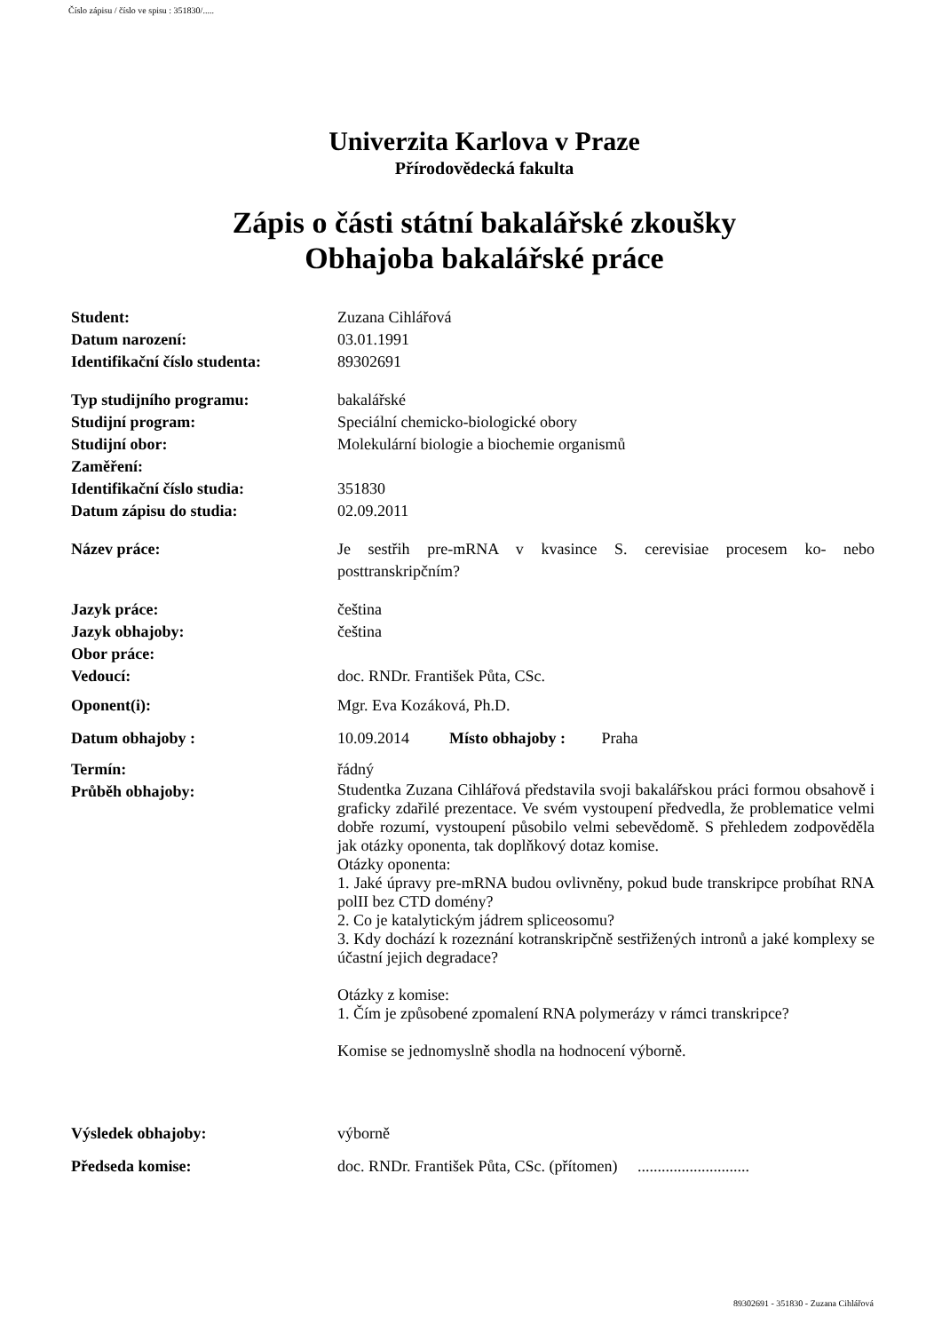Číslo zápisu / číslo ve spisu : 351830/.....
Univerzita Karlova v Praze
Přírodovědecká fakulta
Zápis o části státní bakalářské zkoušky
Obhajoba bakalářské práce
| Student: | Zuzana Cihlářová |
| Datum narození: | 03.01.1991 |
| Identifikační číslo studenta: | 89302691 |
| Typ studijního programu: | bakalářské |
| Studijní program: | Speciální chemicko-biologické obory |
| Studijní obor: | Molekulární biologie a biochemie organismů |
| Zaměření: | |
| Identifikační číslo studia: | 351830 |
| Datum zápisu do studia: | 02.09.2011 |
| Název práce: | Je sestřih pre-mRNA v kvasince S. cerevisiae procesem ko- nebo posttranskripčním? |
| Jazyk práce: | čeština |
| Jazyk obhajoby: | čeština |
| Obor práce: | |
| Vedoucí: | doc. RNDr. František Půta, CSc. |
| Oponent(i): | Mgr. Eva Kozáková, Ph.D. |
| Datum obhajoby : | 10.09.2014 Místo obhajoby : Praha |
| Termín: | řádný |
| Průběh obhajoby: | Studentka Zuzana Cihlářová představila svoji bakalářskou práci formou obsahově i graficky zdařilé prezentace. Ve svém vystoupení předvedla, že problematice velmi dobře rozumí, vystoupení působilo velmi sebevědomě. S přehledem zodpověděla jak otázky oponenta, tak doplňkový dotaz komise. Otázky oponenta: 1. Jaké úpravy pre-mRNA budou ovlivněny, pokud bude transkripce probíhat RNA polII bez CTD domény? 2. Co je katalytickým jádrem spliceosomu? 3. Kdy dochází k rozeznání kotranskripčně sestřižených intronů a jaké komplexy se účastní jejich degradace? Otázky z komise: 1. Čím je způsobené zpomalení RNA polymerázy v rámci transkripce? Komise se jednomyslně shodla na hodnocení výborně. |
| Výsledek obhajoby: | výborně |
| Předseda komise: | doc. RNDr. František Půta, CSc. (přítomen) ............................ |
89302691 - 351830 - Zuzana Cihlářová